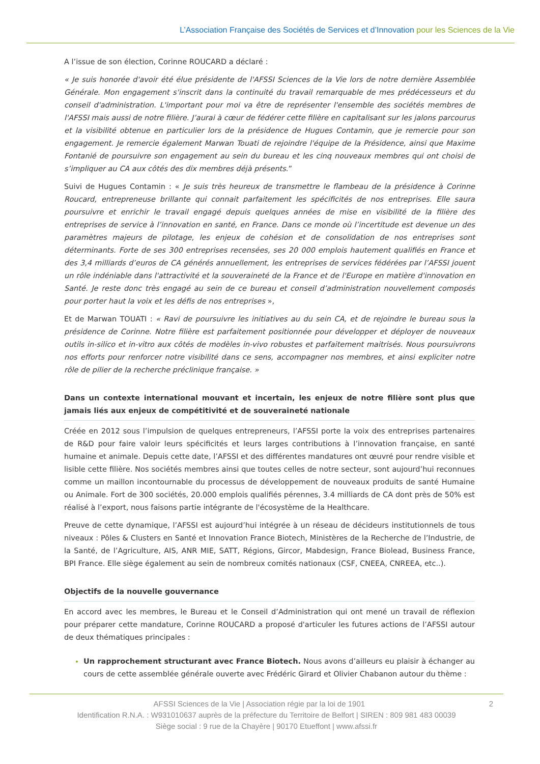L’Association Française des Sociétés de Services et d’Innovation pour les Sciences de la Vie
A l’issue de son élection, Corinne ROUCARD a déclaré :
« Je suis honorée d'avoir été élue présidente de l'AFSSI Sciences de la Vie lors de notre dernière Assemblée Générale. Mon engagement s'inscrit dans la continuité du travail remarquable de mes prédécesseurs et du conseil d'administration. L'important pour moi va être de représenter l'ensemble des sociétés membres de l'AFSSI mais aussi de notre filière. J’aurai à cœur de fédérer cette filière en capitalisant sur les jalons parcourus et la visibilité obtenue en particulier lors de la présidence de Hugues Contamin, que je remercie pour son engagement. Je remercie également Marwan Touati de rejoindre l'équipe de la Présidence, ainsi que Maxime Fontanié de poursuivre son engagement au sein du bureau et les cinq nouveaux membres qui ont choisi de s’impliquer au CA aux côtés des dix membres déjà présents.”
Suivi de Hugues Contamin : « Je suis très heureux de transmettre le flambeau de la présidence à Corinne Roucard, entrepreneuse brillante qui connait parfaitement les spécificités de nos entreprises. Elle saura poursuivre et enrichir le travail engagé depuis quelques années de mise en visibilité de la filière des entreprises de service à l’innovation en santé, en France. Dans ce monde où l’incertitude est devenue un des paramètres majeurs de pilotage, les enjeux de cohésion et de consolidation de nos entreprises sont déterminants. Forte de ses 300 entreprises recensées, ses 20 000 emplois hautement qualifiés en France et des 3,4 milliards d’euros de CA générés annuellement, les entreprises de services fédérées par l’AFSSI jouent un rôle indéniable dans l'attractivité et la souveraineté de la France et de l'Europe en matière d'innovation en Santé. Je reste donc très engagé au sein de ce bureau et conseil d’administration nouvellement composés pour porter haut la voix et les défis de nos entreprises »,
Et de Marwan TOUATI : « Ravi de poursuivre les initiatives au du sein CA, et de rejoindre le bureau sous la présidence de Corinne. Notre filière est parfaitement positionnée pour développer et déployer de nouveaux outils in-silico et in-vitro aux côtés de modèles in-vivo robustes et parfaitement maitrisés. Nous poursuivrons nos efforts pour renforcer notre visibilité dans ce sens, accompagner nos membres, et ainsi expliciter notre rôle de pilier de la recherche préclinique française. »
Dans un contexte international mouvant et incertain, les enjeux de notre filière sont plus que jamais liés aux enjeux de compétitivité et de souveraineté nationale
Créée en 2012 sous l’impulsion de quelques entrepreneurs, l’AFSSI porte la voix des entreprises partenaires de R&D pour faire valoir leurs spécificités et leurs larges contributions à l’innovation française, en santé humaine et animale. Depuis cette date, l’AFSSI et des différentes mandatures ont œuvré pour rendre visible et lisible cette filière. Nos sociétés membres ainsi que toutes celles de notre secteur, sont aujourd’hui reconnues comme un maillon incontournable du processus de développement de nouveaux produits de santé Humaine ou Animale. Fort de 300 sociétés, 20.000 emplois qualifiés pérennes, 3.4 milliards de CA dont près de 50% est réalisé à l’export, nous faisons partie intégrante de l'écosystème de la Healthcare.
Preuve de cette dynamique, l’AFSSI est aujourd’hui intégrée à un réseau de décideurs institutionnels de tous niveaux : Pôles & Clusters en Santé et Innovation France Biotech, Ministères de la Recherche de l’Industrie, de la Santé, de l’Agriculture, AIS, ANR MIE, SATT, Régions, Gircor, Mabdesign, France Biolead, Business France, BPI France. Elle siège également au sein de nombreux comités nationaux (CSF, CNEEA, CNREEA, etc..).
Objectifs de la nouvelle gouvernance
En accord avec les membres, le Bureau et le Conseil d’Administration qui ont mené un travail de réflexion pour préparer cette mandature, Corinne ROUCARD a proposé d'articuler les futures actions de l’AFSSI autour de deux thématiques principales :
Un rapprochement structurant avec France Biotech. Nous avons d’ailleurs eu plaisir à échanger au cours de cette assemblée générale ouverte avec Frédéric Girard et Olivier Chabanon autour du thème :
AFSSI Sciences de la Vie | Association régie par la loi de 1901 2
Identification R.N.A. : W931010637 auprès de la préfecture du Territoire de Belfort | SIREN : 809 981 483 00039
Siège social : 9 rue de la Chayère | 90170 Etueffont | www.afssi.fr